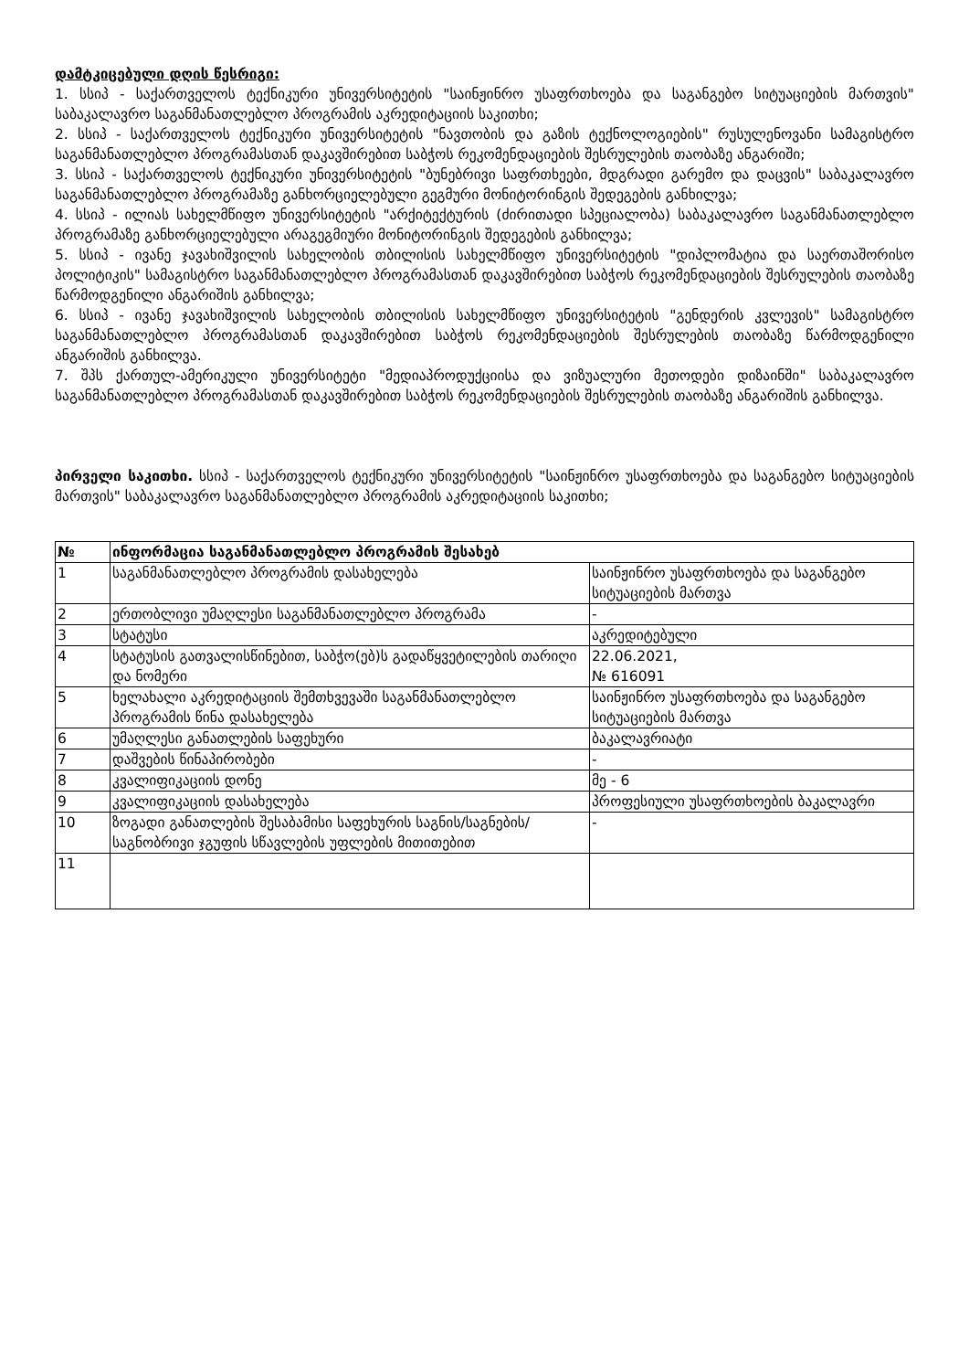დამტკიცებული დღის წესრიგი:
1. სსიპ - საქართველოს ტექნიკური უნივერსიტეტის "საინჟინრო უსაფრთხოება და საგანგებო სიტუაციების მართვის" საბაკალავრო საგანმანათლებლო პროგრამის აკრედიტაციის საკითხი;
2. სსიპ - საქართველოს ტექნიკური უნივერსიტეტის "ნავთობის და გაზის ტექნოლოგიების" რუსულენოვანი სამაგისტრო საგანმანათლებლო პროგრამასთან დაკავშირებით საბჭოს რეკომენდაციების შესრულების თაობაზე ანგარიში;
3. სსიპ - საქართველოს ტექნიკური უნივერსიტეტის "ბუნებრივი საფრთხეები, მდგრადი გარემო და დაცვის" საბაკალავრო საგანმანათლებლო პროგრამაზე განხორციელებული გეგმური მონიტორინგის შედეგების განხილვა;
4. სსიპ - ილიას სახელმწიფო უნივერსიტეტის "არქიტექტურის (ძირითადი სპეციალობა) საბაკალავრო საგანმანათლებლო პროგრამაზე განხორციელებული არაგეგმიური მონიტორინგის შედეგების განხილვა;
5. სსიპ - ივანე ჯავახიშვილის სახელობის თბილისის სახელმწიფო უნივერსიტეტის "დიპლომატია და საერთაშორისო პოლიტიკის" სამაგისტრო საგანმანათლებლო პროგრამასთან დაკავშირებით საბჭოს რეკომენდაციების შესრულების თაობაზე წარმოდგენილი ანგარიშის განხილვა;
6. სსიპ - ივანე ჯავახიშვილის სახელობის თბილისის სახელმწიფო უნივერსიტეტის "გენდერის კვლევის" სამაგისტრო საგანმანათლებლო პროგრამასთან დაკავშირებით საბჭოს რეკომენდაციების შესრულების თაობაზე წარმოდგენილი ანგარიშის განხილვა.
7. შპს ქართულ-ამერიკული უნივერსიტეტი "მედიაპროდუქციისა და ვიზუალური მეთოდები დიზაინში" საბაკალავრო საგანმანათლებლო პროგრამასთან დაკავშირებით საბჭოს რეკომენდაციების შესრულების თაობაზე ანგარიშის განხილვა.
პირველი საკითხი. სსიპ - საქართველოს ტექნიკური უნივერსიტეტის "საინჟინრო უსაფრთხოება და საგანგებო სიტუაციების მართვის" საბაკალავრო საგანმანათლებლო პროგრამის აკრედიტაციის საკითხი;
| № | ინფორმაცია საგანმანათლებლო პროგრამის შესახებ | |
| --- | --- | --- |
| 1 | საგანმანათლებლო პროგრამის დასახელება | საინჟინრო უსაფრთხოება და საგანგებო სიტუაციების მართვა |
| 2 | ერთობლივი უმაღლესი საგანმანათლებლო პროგრამა | - |
| 3 | სტატუსი | აკრედიტებული |
| 4 | სტატუსის გათვალისწინებით, საბჭო(ებ)ს გადაწყვეტილების თარიღი და ნომერი | 22.06.2021, № 616091 |
| 5 | ხელახალი აკრედიტაციის შემთხვევაში საგანმანათლებლო პროგრამის წინა დასახელება | საინჟინრო უსაფრთხოება და საგანგებო სიტუაციების მართვა |
| 6 | უმაღლესი განათლების საფეხური | ბაკალავრიატი |
| 7 | დაშვების წინაპირობები | - |
| 8 | კვალიფიკაციის დონე | მე - 6 |
| 9 | კვალიფიკაციის დასახელება | პროფესიული უსაფრთხოების ბაკალავრი |
| 10 | ზოგადი განათლების შესაბამისი საფეხურის საგნის/საგნების/საგნობრივი ჯგუფის სწავლების უფლების მითითებით | - |
| 11 | | |